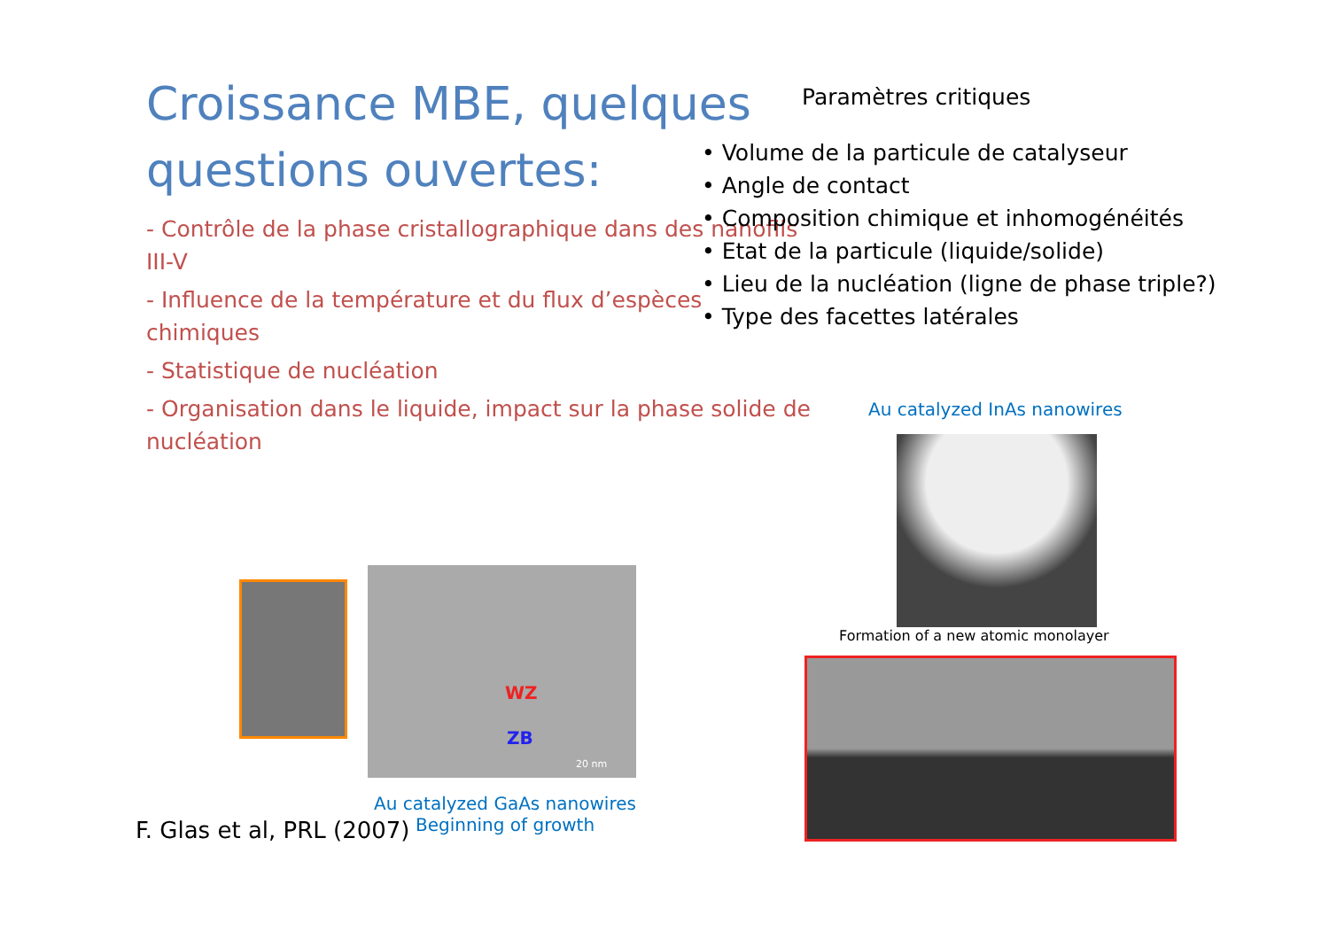Croissance MBE, quelques questions ouvertes:
- Contrôle de la phase cristallographique dans des nanofils III-V
- Influence de la température et du flux d’espèces chimiques
- Statistique de nucléation
- Organisation dans le liquide, impact sur la phase solide de nucléation
Paramètres critiques
• Volume de la particule de catalyseur
• Angle de contact
• Composition chimique et inhomogénéités
• Etat de la particule (liquide/solide)
• Lieu de la nucléation (ligne de phase triple?)
• Type des facettes latérales
Au catalyzed InAs nanowires
Formation of a new atomic monolayer
WZ
ZB
20 nm
Au catalyzed GaAs nanowires
Beginning of growth
F. Glas et al, PRL (2007)